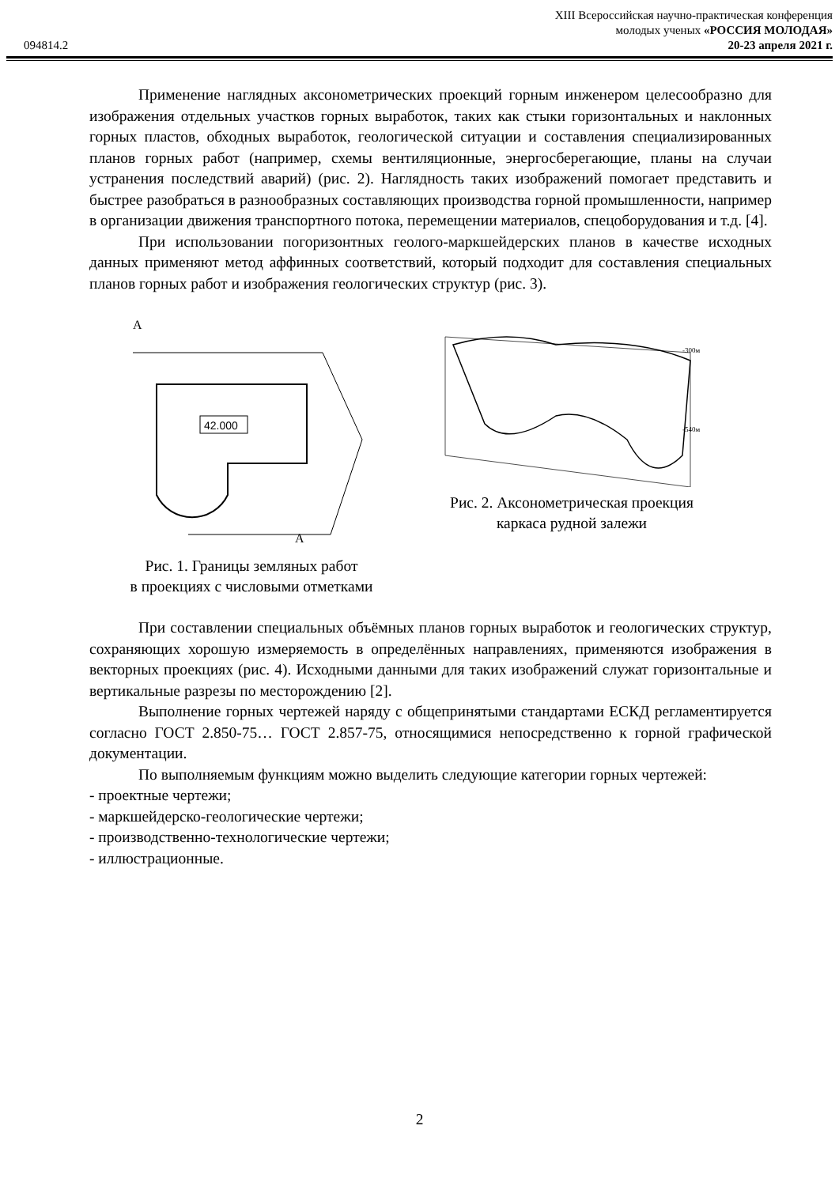XIII Всероссийская научно-практическая конференция
молодых ученых «РОССИЯ МОЛОДАЯ»
094814.2 20-23 апреля 2021 г.
Применение наглядных аксонометрических проекций горным инженером целесообразно для изображения отдельных участков горных выработок, таких как стыки горизонтальных и наклонных горных пластов, обходных выработок, геологической ситуации и составления специализированных планов горных работ (например, схемы вентиляционные, энергосберегающие, планы на случаи устранения последствий аварий) (рис. 2). Наглядность таких изображений помогает представить и быстрее разобраться в разнообразных составляющих производства горной промышленности, например в организации движения транспортного потока, перемещении материалов, спецоборудования и т.д. [4].
При использовании погоризонтных геолого-маркшейдерских планов в качестве исходных данных применяют метод аффинных соответствий, который подходит для составления специальных планов горных работ и изображения геологических структур (рис. 3).
42.000
A
A
Рис. 1. Границы земляных работ
в проекциях с числовыми отметками
-300м
-540м
Рис. 2. Аксонометрическая проекция
каркаса рудной залежи
При составлении специальных объёмных планов горных выработок и геологических структур, сохраняющих хорошую измеряемость в определённых направлениях, применяются изображения в векторных проекциях (рис. 4). Исходными данными для таких изображений служат горизонтальные и вертикальные разрезы по месторождению [2].
Выполнение горных чертежей наряду с общепринятыми стандартами ЕСКД регламентируется согласно ГОСТ 2.850-75… ГОСТ 2.857-75, относящимися непосредственно к горной графической документации.
По выполняемым функциям можно выделить следующие категории горных чертежей:
- проектные чертежи;
- маркшейдерско-геологические чертежи;
- производственно-технологические чертежи;
- иллюстрационные.
2